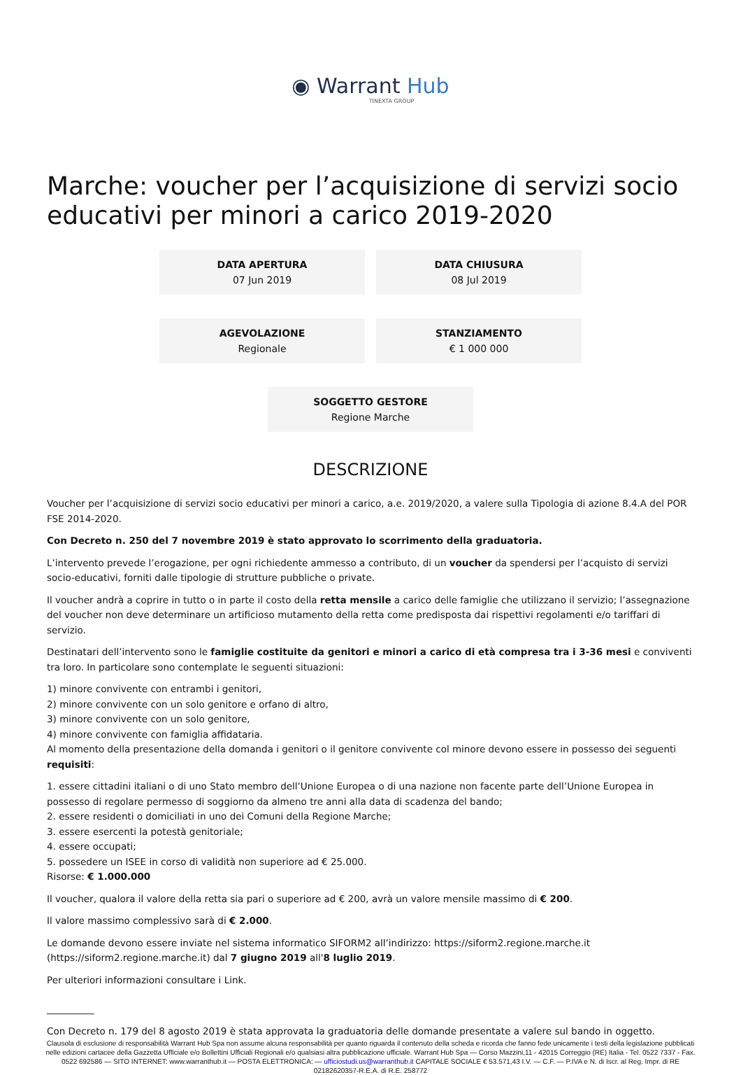◉ Warrant Hub
TINEXTA GROUP
Marche: voucher per l’acquisizione di servizi socio educativi per minori a carico 2019-2020
DATA APERTURA
07 Jun 2019
DATA CHIUSURA
08 Jul 2019
AGEVOLAZIONE
Regionale
STANZIAMENTO
€ 1 000 000
SOGGETTO GESTORE
Regione Marche
DESCRIZIONE
Voucher per l’acquisizione di servizi socio educativi per minori a carico, a.e. 2019/2020, a valere sulla Tipologia di azione 8.4.A del POR FSE 2014-2020.
Con Decreto n. 250 del 7 novembre 2019 è stato approvato lo scorrimento della graduatoria.
L’intervento prevede l’erogazione, per ogni richiedente ammesso a contributo, di un voucher da spendersi per l’acquisto di servizi socio-educativi, forniti dalle tipologie di strutture pubbliche o private.
Il voucher andrà a coprire in tutto o in parte il costo della retta mensile a carico delle famiglie che utilizzano il servizio; l’assegnazione del voucher non deve determinare un artificioso mutamento della retta come predisposta dai rispettivi regolamenti e/o tariffari di servizio.
Destinatari dell’intervento sono le famiglie costituite da genitori e minori a carico di età compresa tra i 3-36 mesi e conviventi tra loro. In particolare sono contemplate le seguenti situazioni:
1) minore convivente con entrambi i genitori,
2) minore convivente con un solo genitore e orfano di altro,
3) minore convivente con un solo genitore,
4) minore convivente con famiglia affidataria.
Al momento della presentazione della domanda i genitori o il genitore convivente col minore devono essere in possesso dei seguenti requisiti:
1. essere cittadini italiani o di uno Stato membro dell’Unione Europea o di una nazione non facente parte dell’Unione Europea in possesso di regolare permesso di soggiorno da almeno tre anni alla data di scadenza del bando;
2. essere residenti o domiciliati in uno dei Comuni della Regione Marche;
3. essere esercenti la potestà genitoriale;
4. essere occupati;
5. possedere un ISEE in corso di validità non superiore ad € 25.000.
Risorse: € 1.000.000
Il voucher, qualora il valore della retta sia pari o superiore ad € 200, avrà un valore mensile massimo di € 200.
Il valore massimo complessivo sarà di € 2.000.
Le domande devono essere inviate nel sistema informatico SIFORM2 all’indirizzo: https://siform2.regione.marche.it (https://siform2.regione.marche.it) dal 7 giugno 2019 all'8 luglio 2019.
Per ulteriori informazioni consultare i Link.
__________
Con Decreto n. 179 del 8 agosto 2019 è stata approvata la graduatoria delle domande presentate a valere sul bando in oggetto.
Clausola di esclusione di responsabilità Warrant Hub Spa non assume alcuna responsabilità per quanto riguarda il contenuto della scheda e ricorda che fanno fede unicamente i testi della legislazione pubblicati nelle edizioni cartacee della Gazzetta Ufficiale e/o Bollettini Ufficiali Regionali e/o qualsiasi altra pubblicazione ufficiale. Warrant Hub Spa — Corso Mazzini,11 - 42015 Correggio (RE) Italia - Tel. 0522 7337 - Fax. 0522 692586 — SITO INTERNET: www.warranthub.it — POSTA ELETTRONICA: — ufficiostudi.us@warranthub.it CAPITALE SOCIALE € 53.571,43 I.V. — C.F. — P.IVA e N. di Iscr. al Reg. Impr. di RE 02182620357-R.E.A. di R.E. 258772